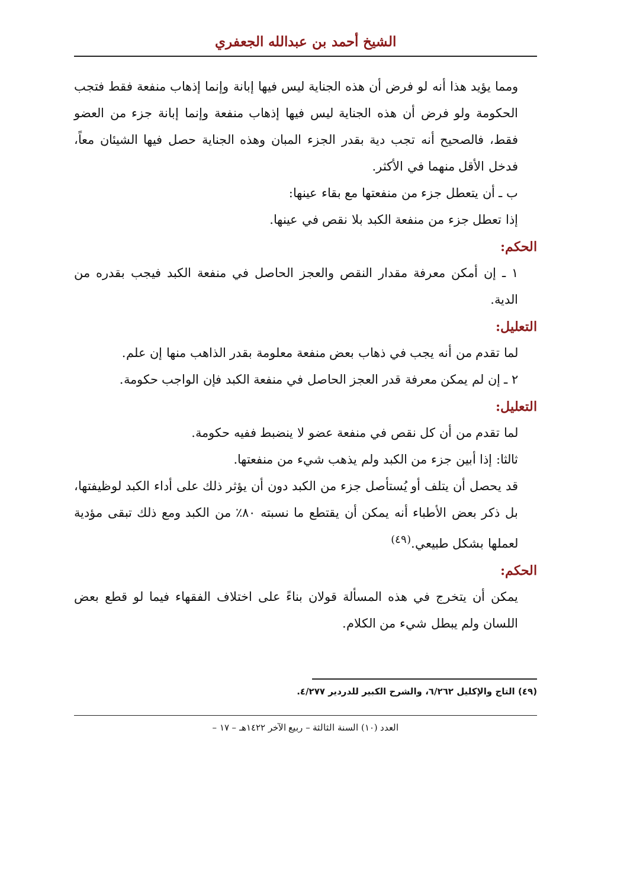الشيخ أحمد بن عبدالله الجعفري
ومما يؤيد هذا أنه لو فرض أن هذه الجناية ليس فيها إبانة وإنما إذهاب منفعة فقط فتجب الحكومة ولو فرض أن هذه الجناية ليس فيها إذهاب منفعة وإنما إبانة جزء من العضو فقط، فالصحيح أنه تجب دية بقدر الجزء المبان وهذه الجناية حصل فيها الشيئان معاً، فدخل الأقل منهما في الأكثر.
ب ـ أن يتعطل جزء من منفعتها مع بقاء عينها:
إذا تعطل جزء من منفعة الكبد بلا نقص في عينها.
الحكم:
١ ـ إن أمكن معرفة مقدار النقص والعجز الحاصل في منفعة الكبد فيجب بقدره من الدية.
التعليل:
لما تقدم من أنه يجب في ذهاب بعض منفعة معلومة بقدر الذاهب منها إن علم.
٢ ـ إن لم يمكن معرفة قدر العجز الحاصل في منفعة الكبد فإن الواجب حكومة.
التعليل:
لما تقدم من أن كل نقص في منفعة عضو لا ينضبط ففيه حكومة.
ثالثا: إذا أبين جزء من الكبد ولم يذهب شيء من منفعتها.
قد يحصل أن يتلف أو يُستأصل جزء من الكبد دون أن يؤثر ذلك على أداء الكبد لوظيفتها، بل ذكر بعض الأطباء أنه يمكن أن يقتطع ما نسبته ٨٠٪ من الكبد ومع ذلك تبقى مؤدية لعملها بشكل طبيعي.<sup>(٤٩)</sup>
الحكم:
يمكن أن يتخرج في هذه المسألة قولان بناءً على اختلاف الفقهاء فيما لو قطع بعض اللسان ولم يبطل شيء من الكلام.
(٤٩) التاج والإكليل ٦/٢٦٢، والشرح الكبير للدردير ٤/٢٧٧.
العدد (١٠) السنة الثالثة – ربيع الآخر ١٤٢٢هـ – ١٧ –